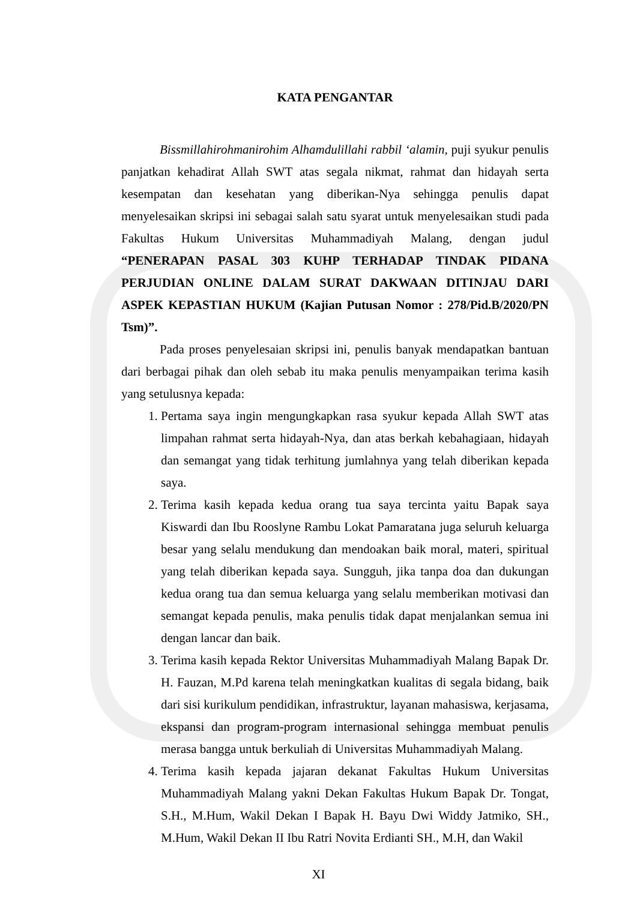KATA PENGANTAR
Bissmillahirohmanirohim Alhamdulillahi rabbil ‘alamin, puji syukur penulis panjatkan kehadirat Allah SWT atas segala nikmat, rahmat dan hidayah serta kesempatan dan kesehatan yang diberikan-Nya sehingga penulis dapat menyelesaikan skripsi ini sebagai salah satu syarat untuk menyelesaikan studi pada Fakultas Hukum Universitas Muhammadiyah Malang, dengan judul “PENERAPAN PASAL 303 KUHP TERHADAP TINDAK PIDANA PERJUDIAN ONLINE DALAM SURAT DAKWAAN DITINJAU DARI ASPEK KEPASTIAN HUKUM (Kajian Putusan Nomor : 278/Pid.B/2020/PN Tsm)”.
Pada proses penyelesaian skripsi ini, penulis banyak mendapatkan bantuan dari berbagai pihak dan oleh sebab itu maka penulis menyampaikan terima kasih yang setulusnya kepada:
1. Pertama saya ingin mengungkapkan rasa syukur kepada Allah SWT atas limpahan rahmat serta hidayah-Nya, dan atas berkah kebahagiaan, hidayah dan semangat yang tidak terhitung jumlahnya yang telah diberikan kepada saya.
2. Terima kasih kepada kedua orang tua saya tercinta yaitu Bapak saya Kiswardi dan Ibu Rooslyne Rambu Lokat Pamaratana juga seluruh keluarga besar yang selalu mendukung dan mendoakan baik moral, materi, spiritual yang telah diberikan kepada saya. Sungguh, jika tanpa doa dan dukungan kedua orang tua dan semua keluarga yang selalu memberikan motivasi dan semangat kepada penulis, maka penulis tidak dapat menjalankan semua ini dengan lancar dan baik.
3. Terima kasih kepada Rektor Universitas Muhammadiyah Malang Bapak Dr. H. Fauzan, M.Pd karena telah meningkatkan kualitas di segala bidang, baik dari sisi kurikulum pendidikan, infrastruktur, layanan mahasiswa, kerjasama, ekspansi dan program-program internasional sehingga membuat penulis merasa bangga untuk berkuliah di Universitas Muhammadiyah Malang.
4. Terima kasih kepada jajaran dekanat Fakultas Hukum Universitas Muhammadiyah Malang yakni Dekan Fakultas Hukum Bapak Dr. Tongat, S.H., M.Hum, Wakil Dekan I Bapak H. Bayu Dwi Widdy Jatmiko, SH., M.Hum, Wakil Dekan II Ibu Ratri Novita Erdianti SH., M.H, dan Wakil
XI